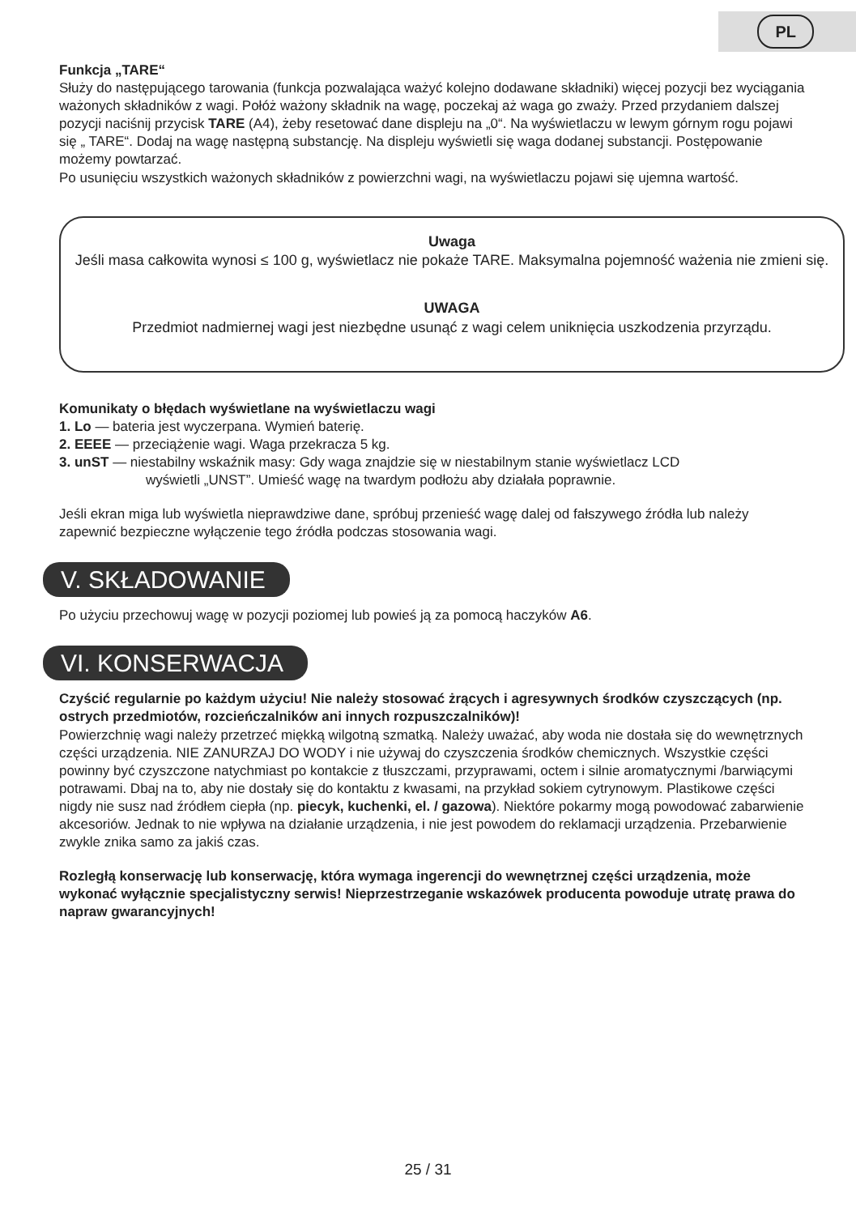PL
Funkcja „TARE“
Służy do następującego tarowania (funkcja pozwalająca ważyć kolejno dodawane składniki) więcej pozycji bez wyciągania ważonych składników z wagi. Połóż ważony składnik na wagę, poczekaj aż waga go zważy. Przed przydaniem dalszej pozycji naciśnij przycisk TARE (A4), żeby resetować dane displeju na „0“. Na wyświetlaczu w lewym górnym rogu pojawi się „ TARE“. Dodaj na wagę następną substancję. Na displeju wyświetli się waga dodanej substancji. Postępowanie możemy powtarzać.
Po usunięciu wszystkich ważonych składników z powierzchni wagi, na wyświetlaczu pojawi się ujemna wartość.
Uwaga
Jeśli masa całkowita wynosi ≤ 100 g, wyświetlacz nie pokaże TARE. Maksymalna pojemność ważenia nie zmieni się.
UWAGA
Przedmiot nadmiernej wagi jest niezbędne usunąć z wagi celem uniknięcia uszkodzenia przyrządu.
Komunikaty o błędach wyświetlane na wyświetlaczu wagi
1. Lo — bateria jest wyczerpana. Wymień baterię.
2. EEEE — przeciążenie wagi. Waga przekracza 5 kg.
3. unST — niestabilny wskaźnik masy: Gdy waga znajdzie się w niestabilnym stanie wyświetlacz LCD
wyświetli „UNST”. Umieść wagę na twardym podłożu aby działała poprawnie.
Jeśli ekran miga lub wyświetla nieprawdziwe dane, spróbuj przenieść wagę dalej od fałszywego źródła lub należy zapewnić bezpieczne wyłączenie tego źródła podczas stosowania wagi.
V. SKŁADOWANIE
Po użyciu przechowuj wagę w pozycji poziomej lub powieś ją za pomocą haczyków A6.
VI. KONSERWACJA
Czyścić regularnie po każdym użyciu! Nie należy stosować żrących i agresywnych środków czyszczących (np. ostrych przedmiotów, rozcieńczalników ani innych rozpuszczalników)!
Powierzchnię wagi należy przetrzeć miękką wilgotną szmatką. Należy uważać, aby woda nie dostała się do wewnętrznych części urządzenia. NIE ZANURZAJ DO WODY i nie używaj do czyszczenia środków chemicznych. Wszystkie części powinny być czyszczone natychmiast po kontakcie z tłuszczami, przyprawami, octem i silnie aromatycznymi /barwiącymi potrawami. Dbaj na to, aby nie dostały się do kontaktu z kwasami, na przykład sokiem cytrynowym. Plastikowe części nigdy nie susz nad źródłem ciepła (np. piecyk, kuchenki, el. / gazowa). Niektóre pokarmy mogą powodować zabarwienie akcesoriów. Jednak to nie wpływa na działanie urządzenia, i nie jest powodem do reklamacji urządzenia. Przebarwienie zwykle znika samo za jakiś czas.
Rozległą konserwację lub konserwację, która wymaga ingerencji do wewnętrznej części urządzenia, może wykonać wyłącznie specjalistyczny serwis! Nieprzestrzeganie wskazówek producenta powoduje utratę prawa do napraw gwarancyjnych!
25 / 31